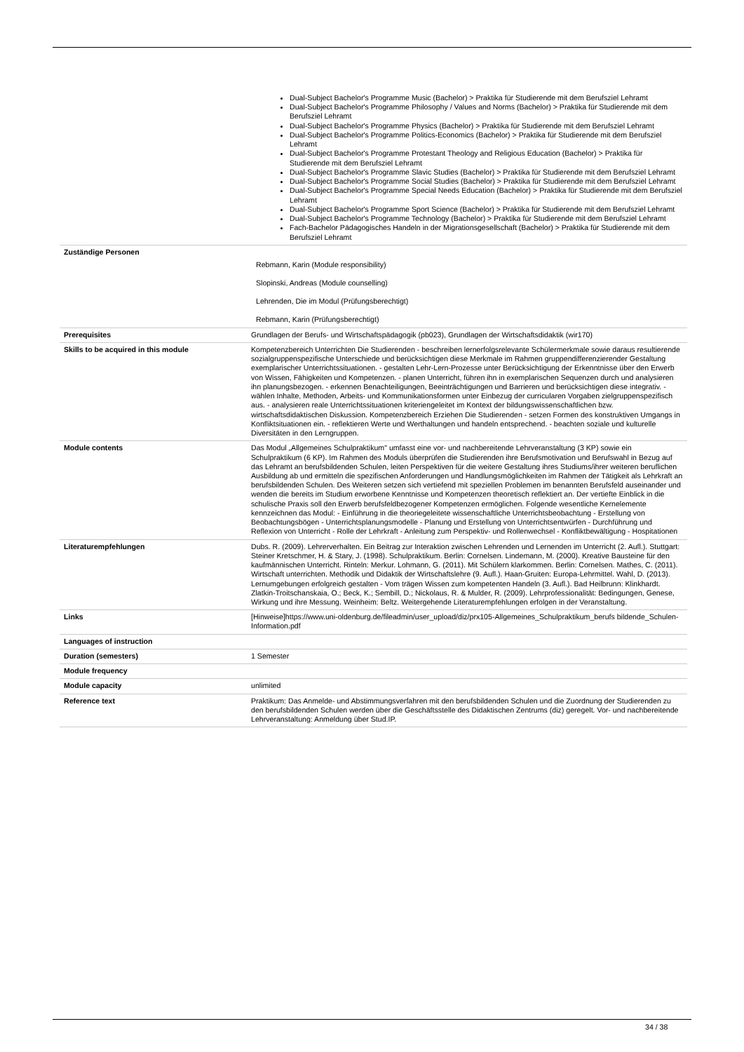| | Dual-Subject Bachelor's Programme Music (Bachelor) > Praktika für Studierende mit dem Berufsziel Lehramt Dual-Subject Bachelor's Programme Philosophy / Values and Norms (Bachelor) > Praktika für Studierende mit dem Berufsziel Lehramt Dual-Subject Bachelor's Programme Physics (Bachelor) > Praktika für Studierende mit dem Berufsziel Lehramt Dual-Subject Bachelor's Programme Politics-Economics (Bachelor) > Praktika für Studierende mit dem Berufsziel Lehramt Dual-Subject Bachelor's Programme Protestant Theology and Religious Education (Bachelor) > Praktika für Studierende mit dem Berufsziel Lehramt Dual-Subject Bachelor's Programme Slavic Studies (Bachelor) > Praktika für Studierende mit dem Berufsziel Lehramt Dual-Subject Bachelor's Programme Social Studies (Bachelor) > Praktika für Studierende mit dem Berufsziel Lehramt Dual-Subject Bachelor's Programme Special Needs Education (Bachelor) > Praktika für Studierende mit dem Berufsziel Lehramt Dual-Subject Bachelor's Programme Sport Science (Bachelor) > Praktika für Studierende mit dem Berufsziel Lehramt Dual-Subject Bachelor's Programme Technology (Bachelor) > Praktika für Studierende mit dem Berufsziel Lehramt Fach-Bachelor Pädagogisches Handeln in der Migrationsgesellschaft (Bachelor) > Praktika für Studierende mit dem Berufsziel Lehramt |
| Zuständige Personen | Rebmann, Karin (Module responsibility) Slopinski, Andreas (Module counselling) Lehrenden, Die im Modul (Prüfungsberechtigt) Rebmann, Karin (Prüfungsberechtigt) |
| Prerequisites | Grundlagen der Berufs- und Wirtschaftspädagogik (pb023), Grundlagen der Wirtschaftsdidaktik (wir170) |
| Skills to be acquired in this module | Kompetenzbereich Unterrichten Die Studierenden - beschreiben lernerfolgsrelevante Schülermerkmale sowie daraus resultierende sozialgruppenspezifische Unterschiede und berücksichtigen diese Merkmale im Rahmen gruppendifferenzierender Gestaltung exemplarischer Unterrichtssituationen. - gestalten Lehr-Lern-Prozesse unter Berücksichtigung der Erkenntnisse über den Erwerb von Wissen, Fähigkeiten und Kompetenzen. - planen Unterricht, führen ihn in exemplarischen Sequenzen durch und analysieren ihn planungsbezogen. - erkennen Benachteiligungen, Beeinträchtigungen und Barrieren und berücksichtigen diese integrativ. - wählen Inhalte, Methoden, Arbeits- und Kommunikationsformen unter Einbezug der curricularen Vorgaben zielgruppenspezifisch aus. - analysieren reale Unterrichtssituationen kriteriengeleitet im Kontext der bildungswissenschaftlichen bzw. wirtschaftsdidaktischen Diskussion. Kompetenzbereich Erziehen Die Studierenden - setzen Formen des konstruktiven Umgangs in Konfliktsituationen ein. - reflektieren Werte und Werthaltungen und handeln entsprechend. - beachten soziale und kulturelle Diversitäten in den Lerngruppen. |
| Module contents | Das Modul „Allgemeines Schulpraktikum" umfasst eine vor- und nachbereitende Lehrveranstaltung (3 KP) sowie ein Schulpraktikum (6 KP). Im Rahmen des Moduls überprüfen die Studierenden ihre Berufsmotivation und Berufswahl in Bezug auf das Lehramt an berufsbildenden Schulen, leiten Perspektiven für die weitere Gestaltung ihres Studiums/ihrer weiteren beruflichen Ausbildung ab und ermitteln die spezifischen Anforderungen und Handlungsmöglichkeiten im Rahmen der Tätigkeit als Lehrkraft an berufsbildenden Schulen. Des Weiteren setzen sich vertiefend mit speziellen Problemen im benannten Berufsfeld auseinander und wenden die bereits im Studium erworbene Kenntnisse und Kompetenzen theoretisch reflektiert an. Der vertiefte Einblick in die schulische Praxis soll den Erwerb berufsfeldbezogener Kompetenzen ermöglichen. Folgende wesentliche Kernelemente kennzeichnen das Modul: - Einführung in die theoriegeleitete wissenschaftliche Unterrichtsbeobachtung - Erstellung von Beobachtungsbögen - Unterrichtsplanungsmodelle - Planung und Erstellung von Unterrichtsentwürfen - Durchführung und Reflexion von Unterricht - Rolle der Lehrkraft - Anleitung zum Perspektiv- und Rollenwechsel - Konfliktbewältigung - Hospitationen |
| Literaturempfehlungen | Dubs. R. (2009). Lehrerverhalten. Ein Beitrag zur Interaktion zwischen Lehrenden und Lernenden im Unterricht (2. Aufl.). Stuttgart: Steiner Kretschmer, H. & Stary, J. (1998). Schulpraktikum. Berlin: Cornelsen. Lindemann, M. (2000). Kreative Bausteine für den kaufmännischen Unterricht. Rinteln: Merkur. Lohmann, G. (2011). Mit Schülern klarkommen. Berlin: Cornelsen. Mathes, C. (2011). Wirtschaft unterrichten. Methodik und Didaktik der Wirtschaftslehre (9. Aufl.). Haan-Gruiten: Europa-Lehrmittel. Wahl, D. (2013). Lernumgebungen erfolgreich gestalten - Vom trägen Wissen zum kompetenten Handeln (3. Aufl.). Bad Heilbrunn: Klinkhardt. Zlatkin-Troitschanskaia, O.; Beck, K.; Sembill, D.; Nickolaus, R. & Mulder, R. (2009). Lehrprofessionalität: Bedingungen, Genese, Wirkung und ihre Messung. Weinheim: Beltz. Weitergehende Literaturempfehlungen erfolgen in der Veranstaltung. |
| Links | [Hinweise]https://www.uni-oldenburg.de/fileadmin/user_upload/diz/prx105-Allgemeines_Schulpraktikum_berufs bildende_Schulen-Information.pdf |
| Languages of instruction | |
| Duration (semesters) | 1 Semester |
| Module frequency | |
| Module capacity | unlimited |
| Reference text | Praktikum: Das Anmelde- und Abstimmungsverfahren mit den berufsbildenden Schulen und die Zuordnung der Studierenden zu den berufsbildenden Schulen werden über die Geschäftsstelle des Didaktischen Zentrums (diz) geregelt. Vor- und nachbereitende Lehrveranstaltung: Anmeldung über Stud.IP. |
34 / 38